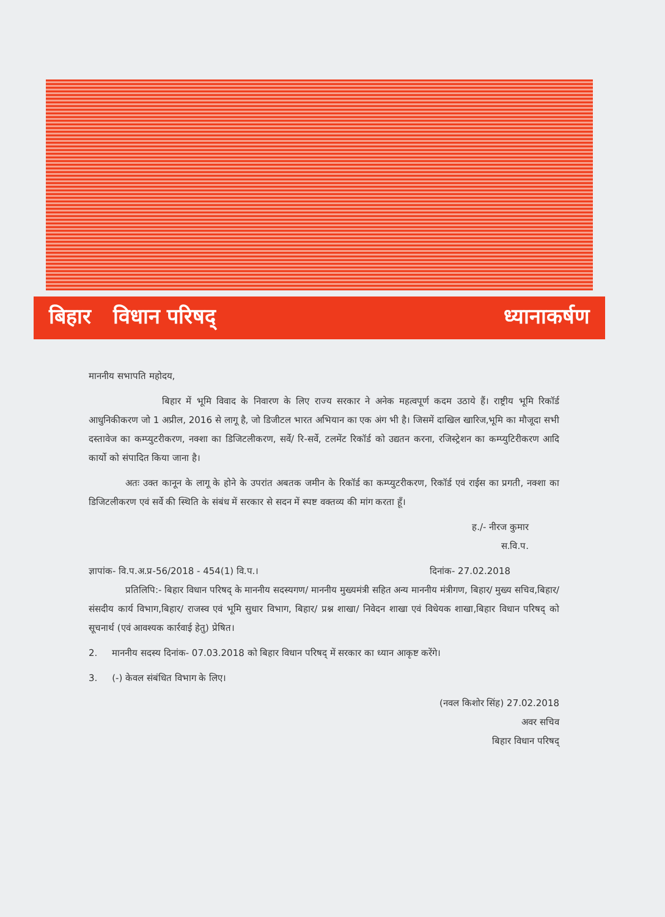बिहार विधान परिषद् ध्यानाकर्षण
माननीय सभापति महोदय,
बिहार में भूमि विवाद के निवारण के लिए राज्य सरकार ने अनेक महत्वपूर्ण कदम उठाये हैं। राष्ट्रीय भूमि रिकॉर्ड आधुनिकीकरण जो 1 अप्रील, 2016 से लागू है, जो डिजीटल भारत अभियान का एक अंग भी है। जिसमें दाखिल खारिज,भूमि का मौजूदा सभी दस्तावेज का कम्प्युटरीकरण, नक्शा का डिजिटलीकरण, सर्वे/ रि-सर्वे, टलमेंट रिकॉर्ड को उद्यतन करना, रजिस्ट्रेशन का कम्प्युटिरीकरण आदि कार्यो को संपादित किया जाना है।
अतः उक्त कानून के लागू के होने के उपरांत अबतक जमीन के रिकॉर्ड का कम्प्युटरीकरण, रिकॉर्ड एवं राईस का प्रगती, नक्शा का डिजिटलीकरण एवं सर्वे की स्थिति के संबंध में सरकार से सदन में स्पष्ट वक्तव्य की मांग करता हूँ।
ह./- नीरज कुमार
स.वि.प.
ज्ञापांक- वि.प.अ.प्र-56/2018 - 454(1) वि.प.। दिनांक- 27.02.2018
प्रतिलिपि:- बिहार विधान परिषद् के माननीय सदस्यगण/ माननीय मुख्यमंत्री सहित अन्य माननीय मंत्रीगण, बिहार/ मुख्य सचिव,बिहार/ संसदीय कार्य विभाग,बिहार/ राजस्व एवं भूमि सुधार विभाग, बिहार/ प्रश्न शाखा/ निवेदन शाखा एवं विधेयक शाखा,बिहार विधान परिषद् को सूचनार्थ (एवं आवश्यक कार्रवाई हेतु) प्रेषित।
2. माननीय सदस्य दिनांक- 07.03.2018 को बिहार विधान परिषद् में सरकार का ध्यान आकृष्ट करेंगे।
3. (-) केवल संबंधित विभाग के लिए।
(नवल किशोर सिंह) 27.02.2018
अवर सचिव
बिहार विधान परिषद्